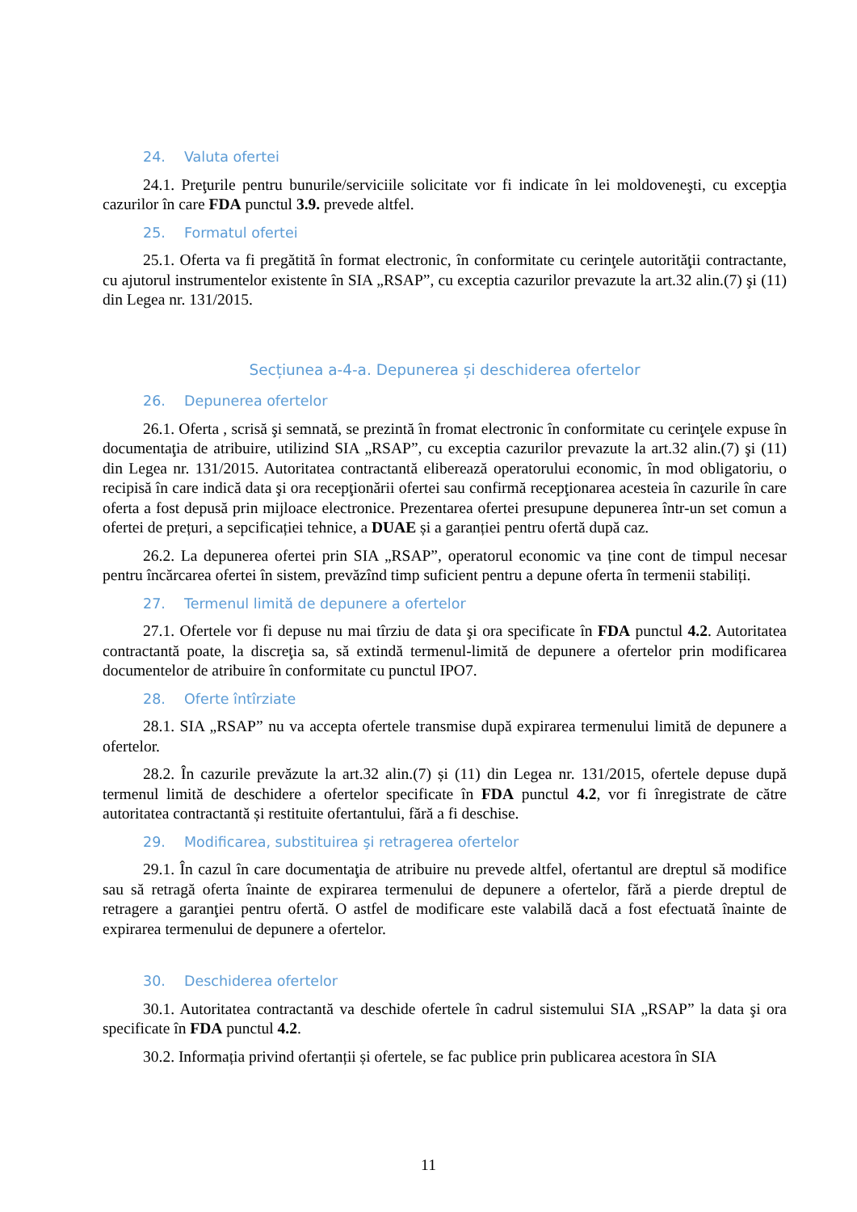24. Valuta ofertei
24.1. Preţurile pentru bunurile/serviciile solicitate vor fi indicate în lei moldoveneşti, cu excepţia cazurilor în care FDA punctul 3.9. prevede altfel.
25. Formatul ofertei
25.1. Oferta va fi pregătită în format electronic, în conformitate cu cerinţele autorităţii contractante, cu ajutorul instrumentelor existente în SIA „RSAP”, cu exceptia cazurilor prevazute la art.32 alin.(7) şi (11) din Legea nr. 131/2015.
Secțiunea a-4-a. Depunerea și deschiderea ofertelor
26. Depunerea ofertelor
26.1. Oferta , scrisă şi semnată, se prezintă în fromat electronic în conformitate cu cerinţele expuse în documentaţia de atribuire, utilizind SIA „RSAP”, cu exceptia cazurilor prevazute la art.32 alin.(7) şi (11) din Legea nr. 131/2015. Autoritatea contractantă eliberează operatorului economic, în mod obligatoriu, o recipisă în care indică data şi ora recepţionării ofertei sau confirmă recepţionarea acesteia în cazurile în care oferta a fost depusă prin mijloace electronice. Prezentarea ofertei presupune depunerea într-un set comun a ofertei de prețuri, a sepcificației tehnice, a DUAE și a garanției pentru ofertă după caz.
26.2. La depunerea ofertei prin SIA „RSAP”, operatorul economic va ține cont de timpul necesar pentru încărcarea ofertei în sistem, prevăzînd timp suficient pentru a depune oferta în termenii stabiliți.
27. Termenul limită de depunere a ofertelor
27.1. Ofertele vor fi depuse nu mai tîrziu de data şi ora specificate în FDA punctul 4.2. Autoritatea contractantă poate, la discreţia sa, să extindă termenul-limită de depunere a ofertelor prin modificarea documentelor de atribuire în conformitate cu punctul IPO7.
28. Oferte întîrziate
28.1. SIA „RSAP” nu va accepta ofertele transmise după expirarea termenului limită de depunere a ofertelor.
28.2. În cazurile prevăzute la art.32 alin.(7) și (11) din Legea nr. 131/2015, ofertele depuse după termenul limită de deschidere a ofertelor specificate în FDA punctul 4.2, vor fi înregistrate de către autoritatea contractantă și restituite ofertantului, fără a fi deschise.
29. Modificarea, substituirea şi retragerea ofertelor
29.1. În cazul în care documentaţia de atribuire nu prevede altfel, ofertantul are dreptul să modifice sau să retragă oferta înainte de expirarea termenului de depunere a ofertelor, fără a pierde dreptul de retragere a garanţiei pentru ofertă. O astfel de modificare este valabilă dacă a fost efectuată înainte de expirarea termenului de depunere a ofertelor.
30. Deschiderea ofertelor
30.1. Autoritatea contractantă va deschide ofertele în cadrul sistemului SIA „RSAP” la data şi ora specificate în FDA punctul 4.2.
30.2. Informația privind ofertanții și ofertele, se fac publice prin publicarea acestora în SIA
11